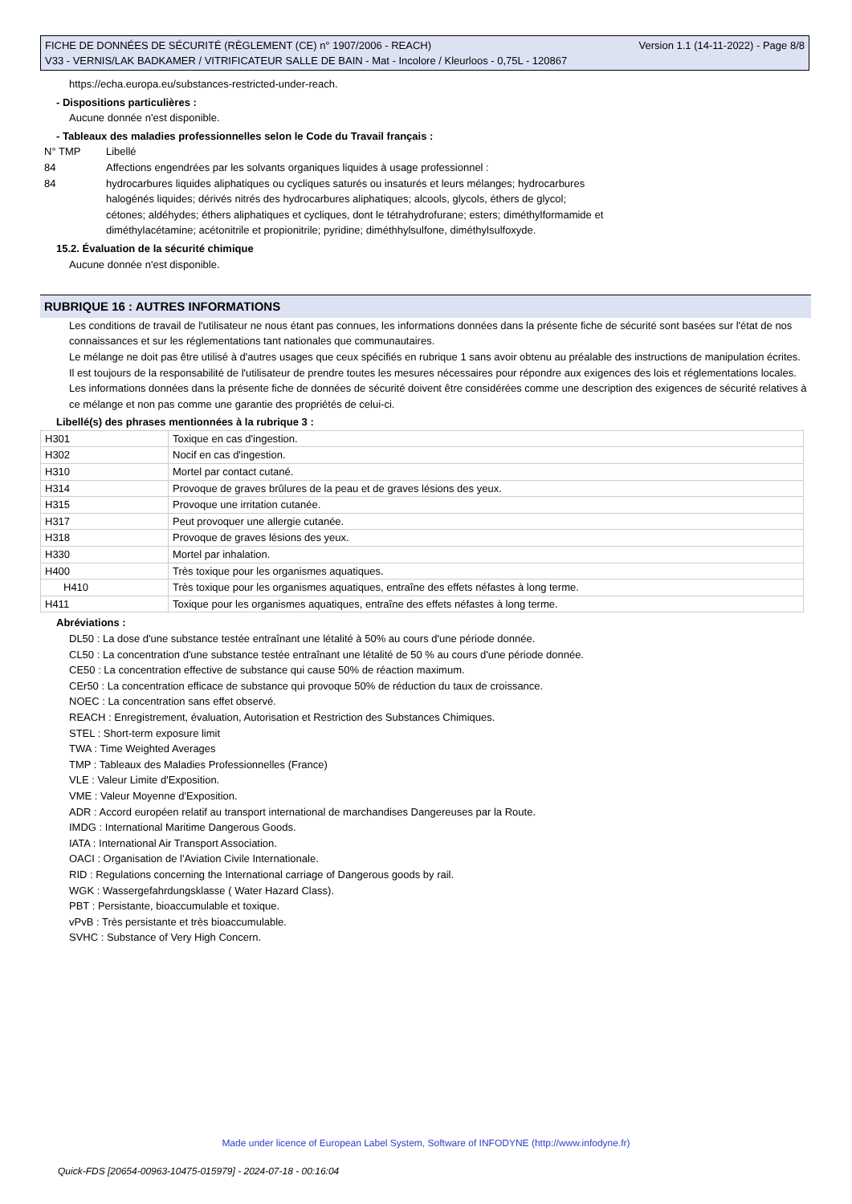FICHE DE DONNÉES DE SÉCURITÉ (RÈGLEMENT (CE) n° 1907/2006 - REACH) Version 1.1 (14-11-2022) - Page 8/8
V33 - VERNIS/LAK BADKAMER / VITRIFICATEUR SALLE DE BAIN - Mat - Incolore / Kleurloos - 0,75L - 120867
https://echa.europa.eu/substances-restricted-under-reach.
- Dispositions particulières :
Aucune donnée n'est disponible.
- Tableaux des maladies professionnelles selon le Code du Travail français :
| N° TMP | Libellé |
| 84 | Affections engendrées par les solvants organiques liquides à usage professionnel : |
| 84 | hydrocarbures liquides aliphatiques ou cycliques saturés ou insaturés et leurs mélanges; hydrocarbures halogénés liquides; dérivés nitrés des hydrocarbures aliphatiques; alcools, glycols, éthers de glycol; cétones; aldéhydes; éthers aliphatiques et cycliques, dont le tétrahydrofurane; esters; diméthylformamide et diméthylacétamine; acétonitrile et propionitrile; pyridine; diméthhylsulfone, diméthylsulfoxyde. |
15.2. Évaluation de la sécurité chimique
Aucune donnée n'est disponible.
RUBRIQUE 16 : AUTRES INFORMATIONS
Les conditions de travail de l'utilisateur ne nous étant pas connues, les informations données dans la présente fiche de sécurité sont basées sur l'état de nos connaissances et sur les réglementations tant nationales que communautaires.
Le mélange ne doit pas être utilisé à d'autres usages que ceux spécifiés en rubrique 1 sans avoir obtenu au préalable des instructions de manipulation écrites.
Il est toujours de la responsabilité de l'utilisateur de prendre toutes les mesures nécessaires pour répondre aux exigences des lois et réglementations locales.
Les informations données dans la présente fiche de données de sécurité doivent être considérées comme une description des exigences de sécurité relatives à ce mélange et non pas comme une garantie des propriétés de celui-ci.
Libellé(s) des phrases mentionnées à la rubrique 3 :
| H301 | Toxique en cas d'ingestion. |
| H302 | Nocif en cas d'ingestion. |
| H310 | Mortel par contact cutané. |
| H314 | Provoque de graves brûlures de la peau et de graves lésions des yeux. |
| H315 | Provoque une irritation cutanée. |
| H317 | Peut provoquer une allergie cutanée. |
| H318 | Provoque de graves lésions des yeux. |
| H330 | Mortel par inhalation. |
| H400 | Très toxique pour les organismes aquatiques. |
| H410 | Très toxique pour les organismes aquatiques, entraîne des effets néfastes à long terme. |
| H411 | Toxique pour les organismes aquatiques, entraîne des effets néfastes à long terme. |
Abréviations :
DL50 : La dose d'une substance testée entraînant une létalité à 50% au cours d'une période donnée.
CL50 : La concentration d'une substance testée entraînant une létalité de 50 % au cours d'une période donnée.
CE50 : La concentration effective de substance qui cause 50% de réaction maximum.
CEr50 : La concentration efficace de substance qui provoque 50% de réduction du taux de croissance.
NOEC : La concentration sans effet observé.
REACH : Enregistrement, évaluation, Autorisation et Restriction des Substances Chimiques.
STEL : Short-term exposure limit
TWA : Time Weighted Averages
TMP : Tableaux des Maladies Professionnelles (France)
VLE : Valeur Limite d'Exposition.
VME : Valeur Moyenne d'Exposition.
ADR : Accord européen relatif au transport international de marchandises Dangereuses par la Route.
IMDG : International Maritime Dangerous Goods.
IATA : International Air Transport Association.
OACI : Organisation de l'Aviation Civile Internationale.
RID : Regulations concerning the International carriage of Dangerous goods by rail.
WGK : Wassergefahrdungsklasse ( Water Hazard Class).
PBT : Persistante, bioaccumulable et toxique.
vPvB : Très persistante et très bioaccumulable.
SVHC : Substance of Very High Concern.
Made under licence of European Label System, Software of INFODYNE (http://www.infodyne.fr)
Quick-FDS [20654-00963-10475-015979] - 2024-07-18 - 00:16:04